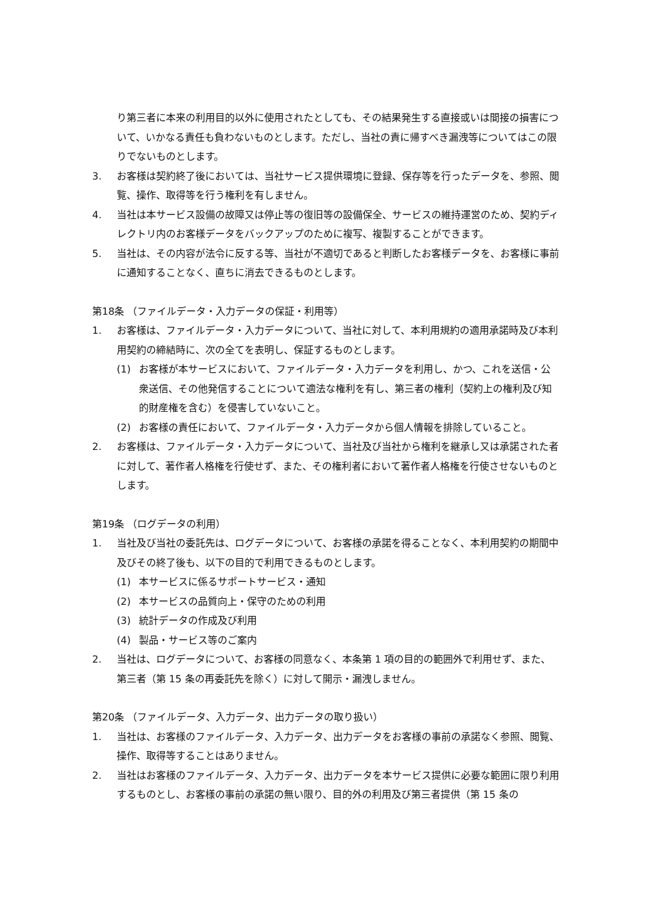り第三者に本来の利用目的以外に使用されたとしても、その結果発生する直接或いは間接の損害について、いかなる責任も負わないものとします。ただし、当社の責に帰すべき漏洩等についてはこの限りでないものとします。
3. お客様は契約終了後においては、当社サービス提供環境に登録、保存等を行ったデータを、参照、閲覧、操作、取得等を行う権利を有しません。
4. 当社は本サービス設備の故障又は停止等の復旧等の設備保全、サービスの維持運営のため、契約ディレクトリ内のお客様データをバックアップのために複写、複製することができます。
5. 当社は、その内容が法令に反する等、当社が不適切であると判断したお客様データを、お客様に事前に通知することなく、直ちに消去できるものとします。
第18条 （ファイルデータ・入力データの保証・利用等）
1. お客様は、ファイルデータ・入力データについて、当社に対して、本利用規約の適用承諾時及び本利用契約の締結時に、次の全てを表明し、保証するものとします。
(1) お客様が本サービスにおいて、ファイルデータ・入力データを利用し、かつ、これを送信・公衆送信、その他発信することについて適法な権利を有し、第三者の権利（契約上の権利及び知的財産権を含む）を侵害していないこと。
(2) お客様の責任において、ファイルデータ・入力データから個人情報を排除していること。
2. お客様は、ファイルデータ・入力データについて、当社及び当社から権利を継承し又は承諾された者に対して、著作者人格権を行使せず、また、その権利者において著作者人格権を行使させないものとします。
第19条 （ログデータの利用）
1. 当社及び当社の委託先は、ログデータについて、お客様の承諾を得ることなく、本利用契約の期間中及びその終了後も、以下の目的で利用できるものとします。
(1) 本サービスに係るサポートサービス・通知
(2) 本サービスの品質向上・保守のための利用
(3) 統計データの作成及び利用
(4) 製品・サービス等のご案内
2. 当社は、ログデータについて、お客様の同意なく、本条第 1 項の目的の範囲外で利用せず、また、第三者（第 15 条の再委託先を除く）に対して開示・漏洩しません。
第20条 （ファイルデータ、入力データ、出力データの取り扱い）
1. 当社は、お客様のファイルデータ、入力データ、出力データをお客様の事前の承諾なく参照、閲覧、操作、取得等することはありません。
2. 当社はお客様のファイルデータ、入力データ、出力データを本サービス提供に必要な範囲に限り利用するものとし、お客様の事前の承諾の無い限り、目的外の利用及び第三者提供（第 15 条の